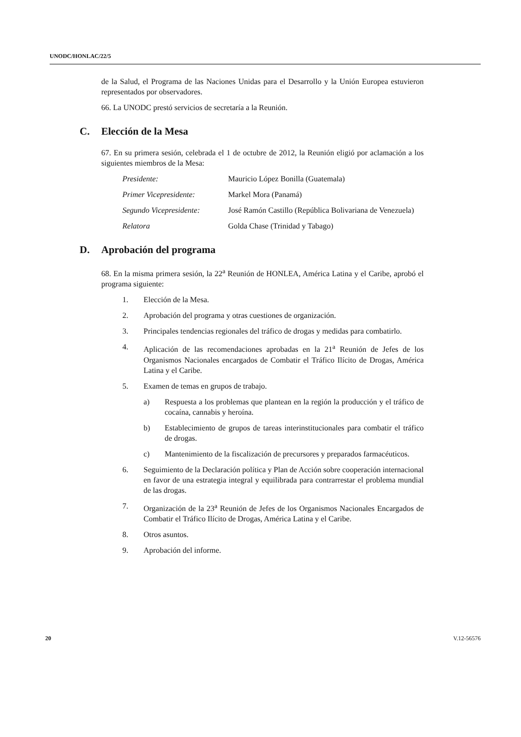UNODC/HONLAC/22/5
de la Salud, el Programa de las Naciones Unidas para el Desarrollo y la Unión Europea estuvieron representados por observadores.
66. La UNODC prestó servicios de secretaría a la Reunión.
C. Elección de la Mesa
67. En su primera sesión, celebrada el 1 de octubre de 2012, la Reunión eligió por aclamación a los siguientes miembros de la Mesa:
Presidente: Mauricio López Bonilla (Guatemala)
Primer Vicepresidente: Markel Mora (Panamá)
Segundo Vicepresidente:
José Ramón Castillo (República Bolivariana de Venezuela)
Relatora Golda Chase (Trinidad y Tabago)
D. Aprobación del programa
68. En la misma primera sesión, la 22<sup>a</sup> Reunión de HONLEA, América Latina y el Caribe, aprobó el programa siguiente:
1. Elección de la Mesa.
2. Aprobación del programa y otras cuestiones de organización.
3. Principales tendencias regionales del tráfico de drogas y medidas para combatirlo.
4. Aplicación de las recomendaciones aprobadas en la 21<sup>a</sup> Reunión de Jefes de los Organismos Nacionales encargados de Combatir el Tráfico Ilícito de Drogas, América Latina y el Caribe.
5. Examen de temas en grupos de trabajo.
a) Respuesta a los problemas que plantean en la región la producción y el tráfico de cocaína, cannabis y heroína.
b) Establecimiento de grupos de tareas interinstitucionales para combatir el tráfico de drogas.
c) Mantenimiento de la fiscalización de precursores y preparados farmacéuticos.
6. Seguimiento de la Declaración política y Plan de Acción sobre cooperación internacional en favor de una estrategia integral y equilibrada para contrarrestar el problema mundial de las drogas.
7. Organización de la 23<sup>a</sup> Reunión de Jefes de los Organismos Nacionales Encargados de Combatir el Tráfico Ilícito de Drogas, América Latina y el Caribe.
8. Otros asuntos.
9. Aprobación del informe.
20 V.12-56576